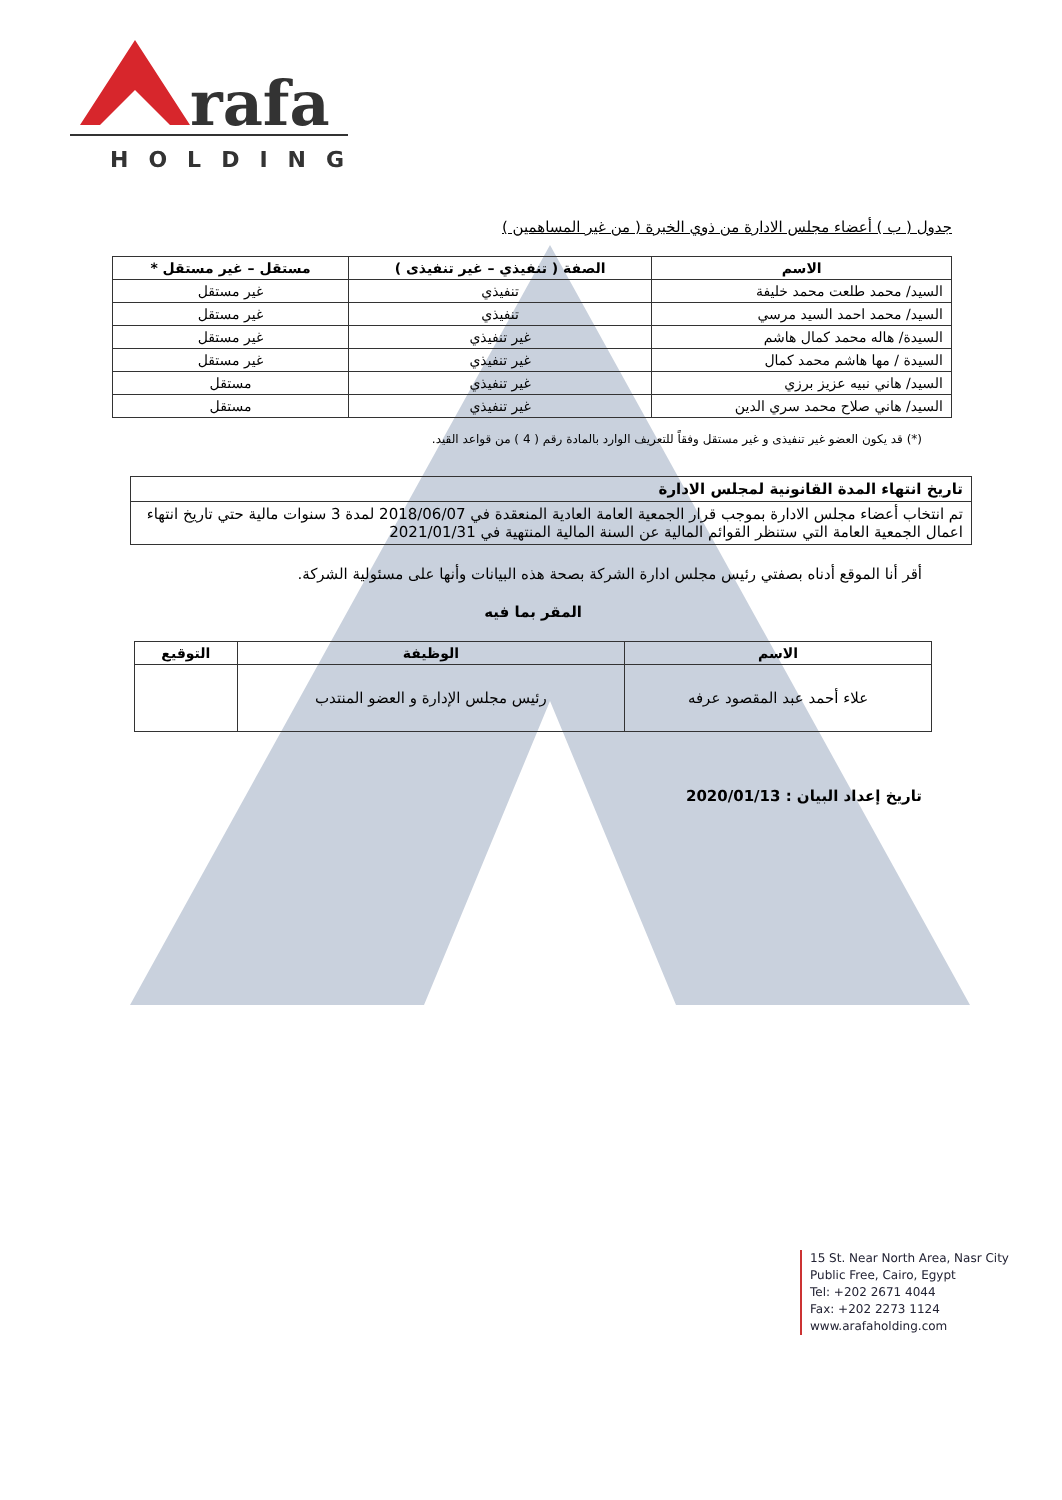rafa
HOLDING
جدول ( ب ) أعضاء مجلس الادارة من ذوي الخبرة ( من غير المساهمين )
| الاسم | الصفة ( تنفيذي – غير تنفيذى ) | مستقل – غير مستقل * |
| --- | --- | --- |
| السيد/ محمد طلعت محمد خليفة | تنفيذي | غير مستقل |
| السيد/ محمد احمد السيد مرسي | تنفيذي | غير مستقل |
| السيدة/ هاله محمد كمال هاشم | غير تنفيذي | غير مستقل |
| السيدة / مها هاشم محمد كمال | غير تنفيذي | غير مستقل |
| السيد/ هاني نبيه عزيز برزي | غير تنفيذي | مستقل |
| السيد/ هاني صلاح محمد سري الدين | غير تنفيذي | مستقل |
(*) قد يكون العضو غير تنفيذى و غير مستقل وفقاً للتعريف الوارد بالمادة رقم ( 4 ) من قواعد القيد.
| تاريخ انتهاء المدة القانونية لمجلس الادارة |
| تم انتخاب أعضاء مجلس الادارة بموجب قرار الجمعية العامة العادية المنعقدة في 2018/06/07 لمدة 3 سنوات مالية حتي تاريخ انتهاء اعمال الجمعية العامة التي ستنظر القوائم المالية عن السنة المالية المنتهية في 2021/01/31 |
أقر أنا الموقع أدناه بصفتي رئيس مجلس ادارة الشركة بصحة هذه البيانات وأنها على مسئولية الشركة.
المقر بما فيه
| الاسم | الوظيفة | التوقيع |
| --- | --- | --- |
| علاء أحمد عبد المقصود عرفه | رئيس مجلس الإدارة و العضو المنتدب | |
تاريخ إعداد البيان : 2020/01/13
15 St. Near North Area, Nasr City
Public Free, Cairo, Egypt
Tel: +202 2671 4044
Fax: +202 2273 1124
www.arafaholding.com